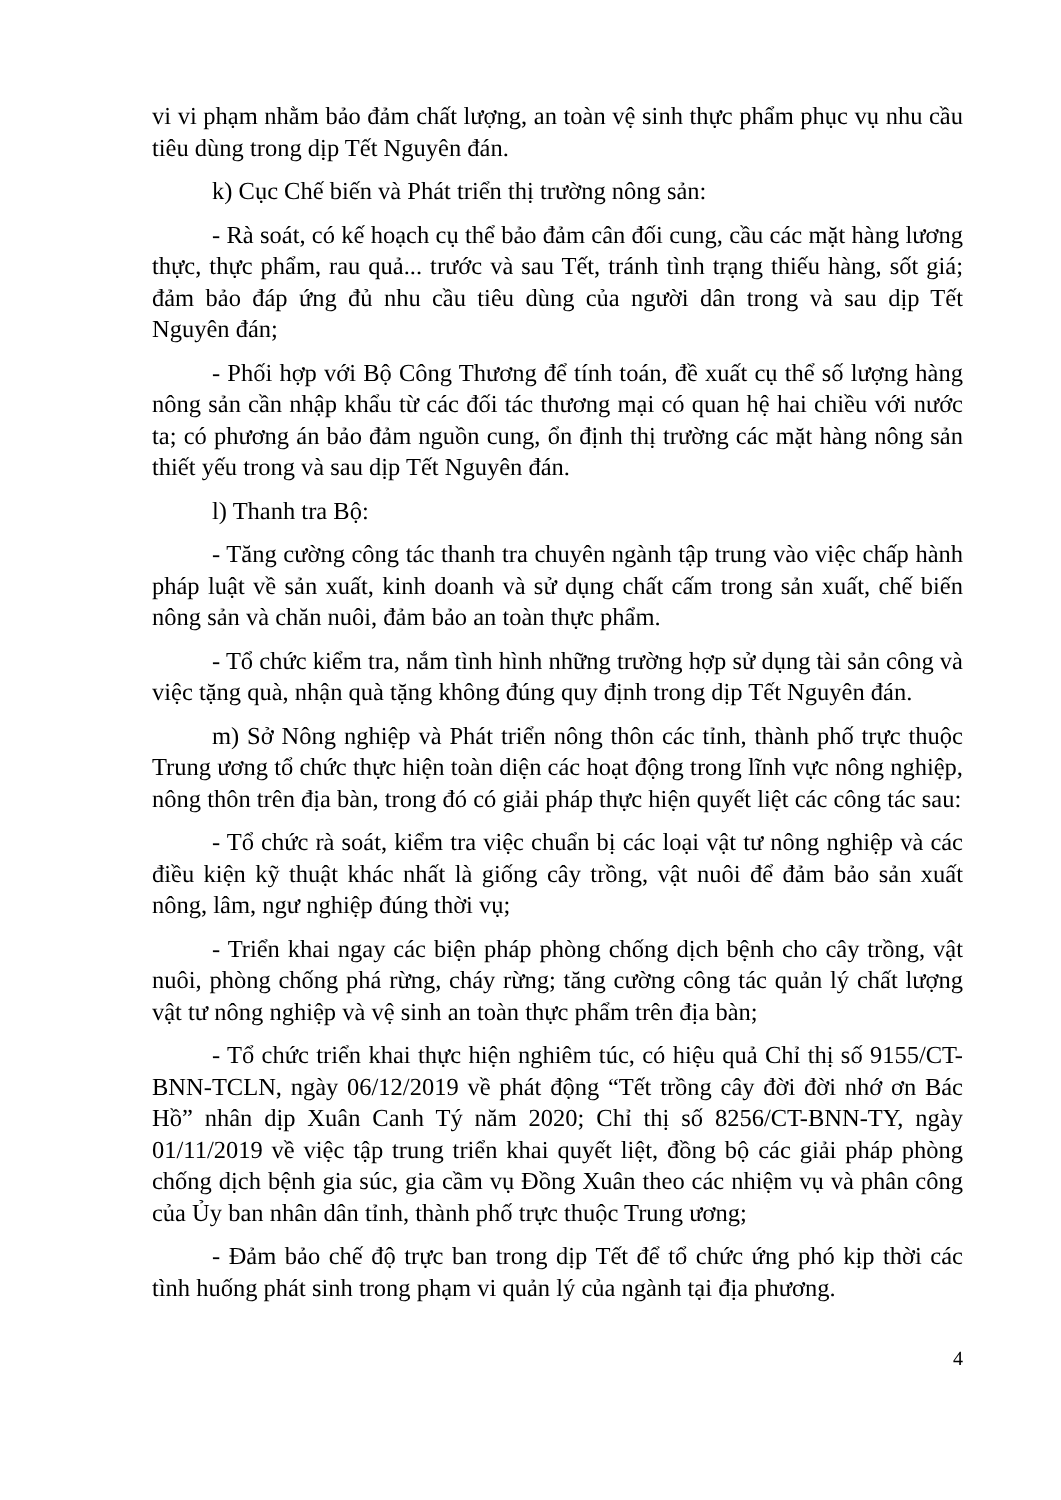vi vi phạm nhằm bảo đảm chất lượng, an toàn vệ sinh thực phẩm phục vụ nhu cầu tiêu dùng trong dịp Tết Nguyên đán.
k) Cục Chế biến và Phát triển thị trường nông sản:
- Rà soát, có kế hoạch cụ thể bảo đảm cân đối cung, cầu các mặt hàng lương thực, thực phẩm, rau quả... trước và sau Tết, tránh tình trạng thiếu hàng, sốt giá; đảm bảo đáp ứng đủ nhu cầu tiêu dùng của người dân trong và sau dịp Tết Nguyên đán;
- Phối hợp với Bộ Công Thương để tính toán, đề xuất cụ thể số lượng hàng nông sản cần nhập khẩu từ các đối tác thương mại có quan hệ hai chiều với nước ta; có phương án bảo đảm nguồn cung, ổn định thị trường các mặt hàng nông sản thiết yếu trong và sau dịp Tết Nguyên đán.
l) Thanh tra Bộ:
- Tăng cường công tác thanh tra chuyên ngành tập trung vào việc chấp hành pháp luật về sản xuất, kinh doanh và sử dụng chất cấm trong sản xuất, chế biến nông sản và chăn nuôi, đảm bảo an toàn thực phẩm.
- Tổ chức kiểm tra, nắm tình hình những trường hợp sử dụng tài sản công và việc tặng quà, nhận quà tặng không đúng quy định trong dịp Tết Nguyên đán.
m) Sở Nông nghiệp và Phát triển nông thôn các tỉnh, thành phố trực thuộc Trung ương tổ chức thực hiện toàn diện các hoạt động trong lĩnh vực nông nghiệp, nông thôn trên địa bàn, trong đó có giải pháp thực hiện quyết liệt các công tác sau:
- Tổ chức rà soát, kiểm tra việc chuẩn bị các loại vật tư nông nghiệp và các điều kiện kỹ thuật khác nhất là giống cây trồng, vật nuôi để đảm bảo sản xuất nông, lâm, ngư nghiệp đúng thời vụ;
- Triển khai ngay các biện pháp phòng chống dịch bệnh cho cây trồng, vật nuôi, phòng chống phá rừng, cháy rừng; tăng cường công tác quản lý chất lượng vật tư nông nghiệp và vệ sinh an toàn thực phẩm trên địa bàn;
- Tổ chức triển khai thực hiện nghiêm túc, có hiệu quả Chỉ thị số 9155/CT-BNN-TCLN, ngày 06/12/2019 về phát động “Tết trồng cây đời đời nhớ ơn Bác Hồ” nhân dịp Xuân Canh Tý năm 2020; Chỉ thị số 8256/CT-BNN-TY, ngày 01/11/2019 về việc tập trung triển khai quyết liệt, đồng bộ các giải pháp phòng chống dịch bệnh gia súc, gia cầm vụ Đồng Xuân theo các nhiệm vụ và phân công của Ủy ban nhân dân tỉnh, thành phố trực thuộc Trung ương;
- Đảm bảo chế độ trực ban trong dịp Tết để tổ chức ứng phó kịp thời các tình huống phát sinh trong phạm vi quản lý của ngành tại địa phương.
4